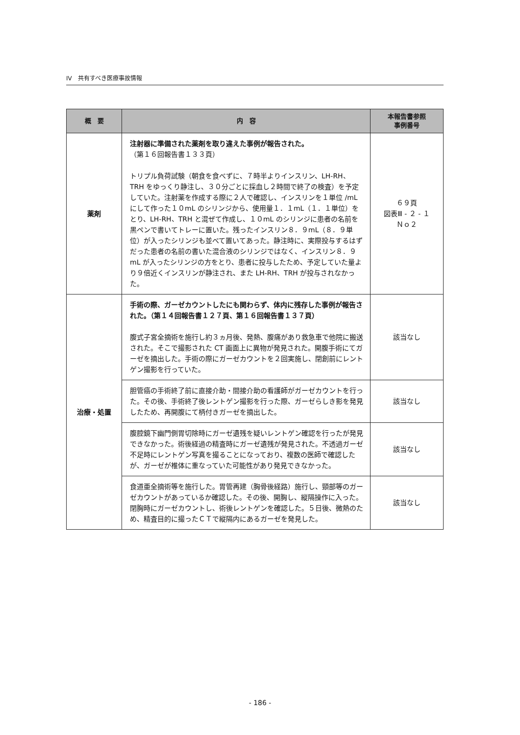IV　共有すべき医療事故情報
| 概 要 | 内 容 | 本報告書参照 事例番号 |
| --- | --- | --- |
| 薬剤 | 注射器に準備された薬剤を取り違えた事例が報告された。 （第１６回報告書１３３頁） トリプル負荷試験（朝食を食べずに、７時半よりインスリン、LH-RH、TRH をゆっくり静注し、３０分ごとに採血し２時間で終了の検査）を予定していた。注射薬を作成する際に２人で確認し、インスリンを１単位 /mL にして作った１０mL のシリンジから、使用量１．１mL（１．１単位）をとり、LH-RH、TRH と混ぜて作成し、１０mL のシリンジに患者の名前を黒ペンで書いてトレーに置いた。残ったインスリン８．９mL（８．９単位）が入ったシリンジも並べて置いてあった。静注時に、実際投与するはずだった患者の名前の書いた混合液のシリンジではなく、インスリン８．９mL が入ったシリンジの方をとり、患者に投与したため、予定していた量より９倍近くインスリンが静注され、また LH-RH、TRH が投与されなかった。 | ６９頁 図表Ⅲ - ２ - １ Ｎｏ２ |
| 治療・処置 | 手術の際、ガーゼカウントしたにも関わらず、体内に残存した事例が報告された。（第１４回報告書１２７頁、第１６回報告書１３７頁） 腹式子宮全摘術を施行し約３ヵ月後、発熱、腹痛があり救急車で他院に搬送された。そこで撮影された CT 画面上に異物が発見された。開腹手術にてガーゼを摘出した。手術の際にガーゼカウントを２回実施し、閉創前にレントゲン撮影を行っていた。 | 該当なし |
| | 胆管癌の手術終了前に直接介助・間接介助の看護師がガーゼカウントを行った。その後、手術終了後レントゲン撮影を行った際、ガーゼらしき影を発見したため、再開腹にて柄付きガーゼを摘出した。 | 該当なし |
| | 腹腔鏡下幽門側胃切除時にガーゼ遺残を疑いレントゲン確認を行ったが発見できなかった。術後経過の精査時にガーゼ遺残が発見された。不透過ガーゼ不足時にレントゲン写真を撮ることになっており、複数の医師で確認したが、ガーゼが椎体に重なっていた可能性があり発見できなかった。 | 該当なし |
| | 食道亜全摘術等を施行した。胃管再建（胸骨後経路）施行し、頸部等のガーゼカウントがあっているか確認した。その後、開胸し、縦隔操作に入った。閉胸時にガーゼカウントし、術後レントゲンを確認した。５日後、微熱のため、精査目的に撮ったＣＴで縦隔内にあるガーゼを発見した。 | 該当なし |
- 186 -